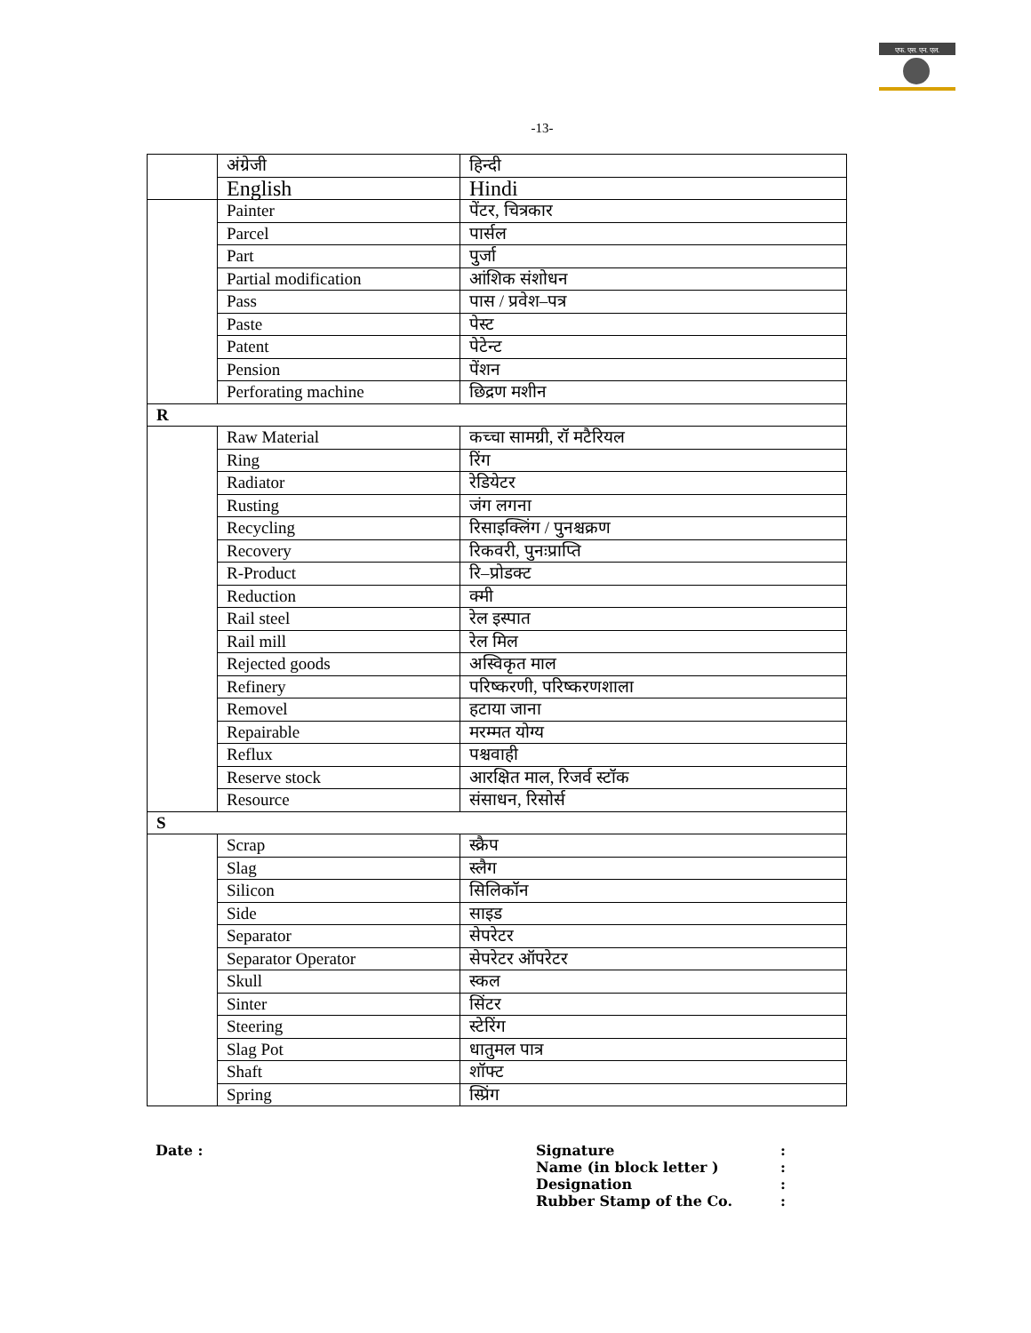एफ. एस. एन. एल.
-13-
| | अंग्रेजी | हिन्दी |
| | English | Hindi |
| | Painter | पेंटर, चित्रकार |
| | Parcel | पार्सल |
| | Part | पुर्जा |
| | Partial modification | आंशिक संशोधन |
| | Pass | पास / प्रवेश–पत्र |
| | Paste | पेस्ट |
| | Patent | पेटेन्ट |
| | Pension | पेंशन |
| | Perforating machine | छिद्रण मशीन |
| R | | |
| | Raw Material | कच्चा सामग्री, रॉ मटैरियल |
| | Ring | रिंग |
| | Radiator | रेडियेटर |
| | Rusting | जंग लगना |
| | Recycling | रिसाइक्लिंग / पुनश्चक्रण |
| | Recovery | रिकवरी, पुनःप्राप्ति |
| | R-Product | रि–प्रोडक्ट |
| | Reduction | क्मी |
| | Rail steel | रेल इस्पात |
| | Rail mill | रेल मिल |
| | Rejected goods | अस्विकृत माल |
| | Refinery | परिष्करणी, परिष्करणशाला |
| | Removel | हटाया जाना |
| | Repairable | मरम्मत योग्य |
| | Reflux | पश्चवाही |
| | Reserve stock | आरक्षित माल, रिजर्व स्टॉक |
| | Resource | संसाधन, रिसोर्स |
| S | | |
| | Scrap | स्क्रैप |
| | Slag | स्लैग |
| | Silicon | सिलिकॉन |
| | Side | साइड |
| | Separator | सेपरेटर |
| | Separator Operator | सेपरेटर ऑपरेटर |
| | Skull | स्कल |
| | Sinter | सिंटर |
| | Steering | स्टेरिंग |
| | Slag Pot | धातुमल पात्र |
| | Shaft | शॉफ्ट |
| | Spring | स्प्रिंग |
Date : Signature:
Name (in block letter ):
Designation:
Rubber Stamp of the Co.: